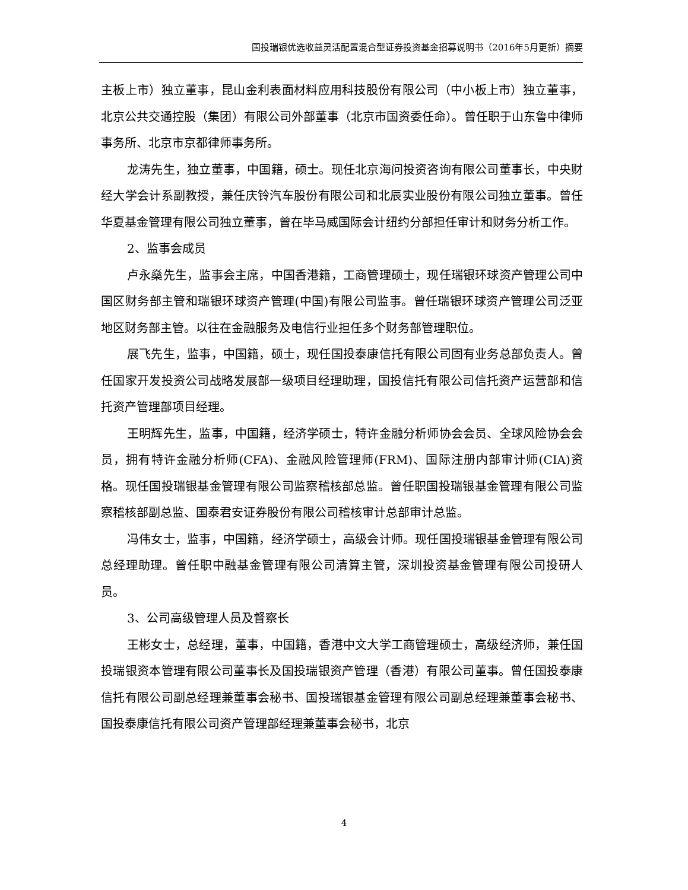国投瑞银优选收益灵活配置混合型证券投资基金招募说明书（2016年5月更新）摘要
主板上市）独立董事，昆山金利表面材料应用科技股份有限公司（中小板上市）独立董事，北京公共交通控股（集团）有限公司外部董事（北京市国资委任命）。曾任职于山东鲁中律师事务所、北京市京都律师事务所。
龙涛先生，独立董事，中国籍，硕士。现任北京海问投资咨询有限公司董事长，中央财经大学会计系副教授，兼任庆铃汽车股份有限公司和北辰实业股份有限公司独立董事。曾任华夏基金管理有限公司独立董事，曾在毕马威国际会计纽约分部担任审计和财务分析工作。
2、监事会成员
卢永燊先生，监事会主席，中国香港籍，工商管理硕士，现任瑞银环球资产管理公司中国区财务部主管和瑞银环球资产管理(中国)有限公司监事。曾任瑞银环球资产管理公司泛亚地区财务部主管。以往在金融服务及电信行业担任多个财务部管理职位。
展飞先生，监事，中国籍，硕士，现任国投泰康信托有限公司固有业务总部负责人。曾任国家开发投资公司战略发展部一级项目经理助理，国投信托有限公司信托资产运营部和信托资产管理部项目经理。
王明辉先生，监事，中国籍，经济学硕士，特许金融分析师协会会员、全球风险协会会员，拥有特许金融分析师(CFA)、金融风险管理师(FRM)、国际注册内部审计师(CIA)资格。现任国投瑞银基金管理有限公司监察稽核部总监。曾任职国投瑞银基金管理有限公司监察稽核部副总监、国泰君安证券股份有限公司稽核审计总部审计总监。
冯伟女士，监事，中国籍，经济学硕士，高级会计师。现任国投瑞银基金管理有限公司总经理助理。曾任职中融基金管理有限公司清算主管，深圳投资基金管理有限公司投研人员。
3、公司高级管理人员及督察长
王彬女士，总经理，董事，中国籍，香港中文大学工商管理硕士，高级经济师，兼任国投瑞银资本管理有限公司董事长及国投瑞银资产管理（香港）有限公司董事。曾任国投泰康信托有限公司副总经理兼董事会秘书、国投瑞银基金管理有限公司副总经理兼董事会秘书、国投泰康信托有限公司资产管理部经理兼董事会秘书，北京
4